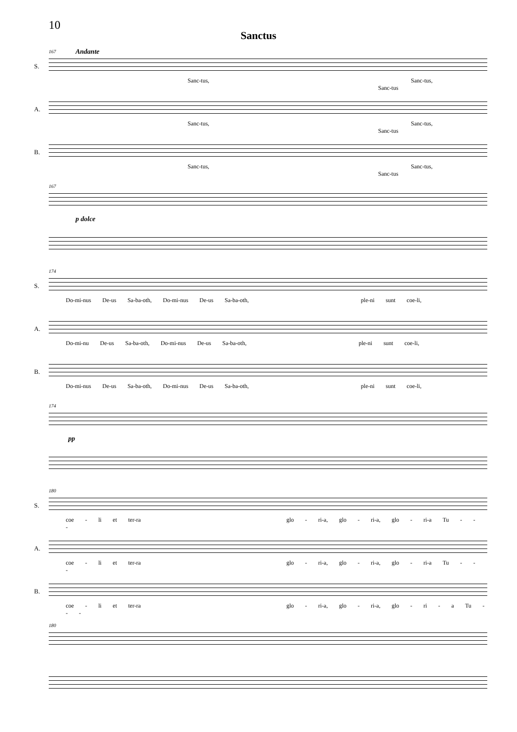10
Sanctus
167 Andante
S.
Sanc-tus, Sanc-tus, Sanc-tus
A.
Sanc-tus, Sanc-tus, Sanc-tus
B.
Sanc-tus, Sanc-tus, Sanc-tus
167
p dolce
174
S.
Do-mi-nus De-us Sa-ba-oth, Do-mi-nus De-us Sa-ba-oth, ple-ni sunt coe-li,
A.
Do-mi-nu De-us Sa-ba-oth, Do-mi-nus De-us Sa-ba-oth, ple-ni sunt coe-li,
B.
Do-mi-nus De-us Sa-ba-oth, Do-mi-nus De-us Sa-ba-oth, ple-ni sunt coe-li,
174
pp
180
S.
coe - li et ter-ra glo - ri-a, glo - ri-a, glo - ri-a Tu - - -
A.
coe - li et ter-ra glo - ri-a, glo - ri-a, glo - ri-a Tu - - -
B.
coe - li et ter-ra glo - ri-a, glo - ri-a, glo - ri - a Tu - - -
180